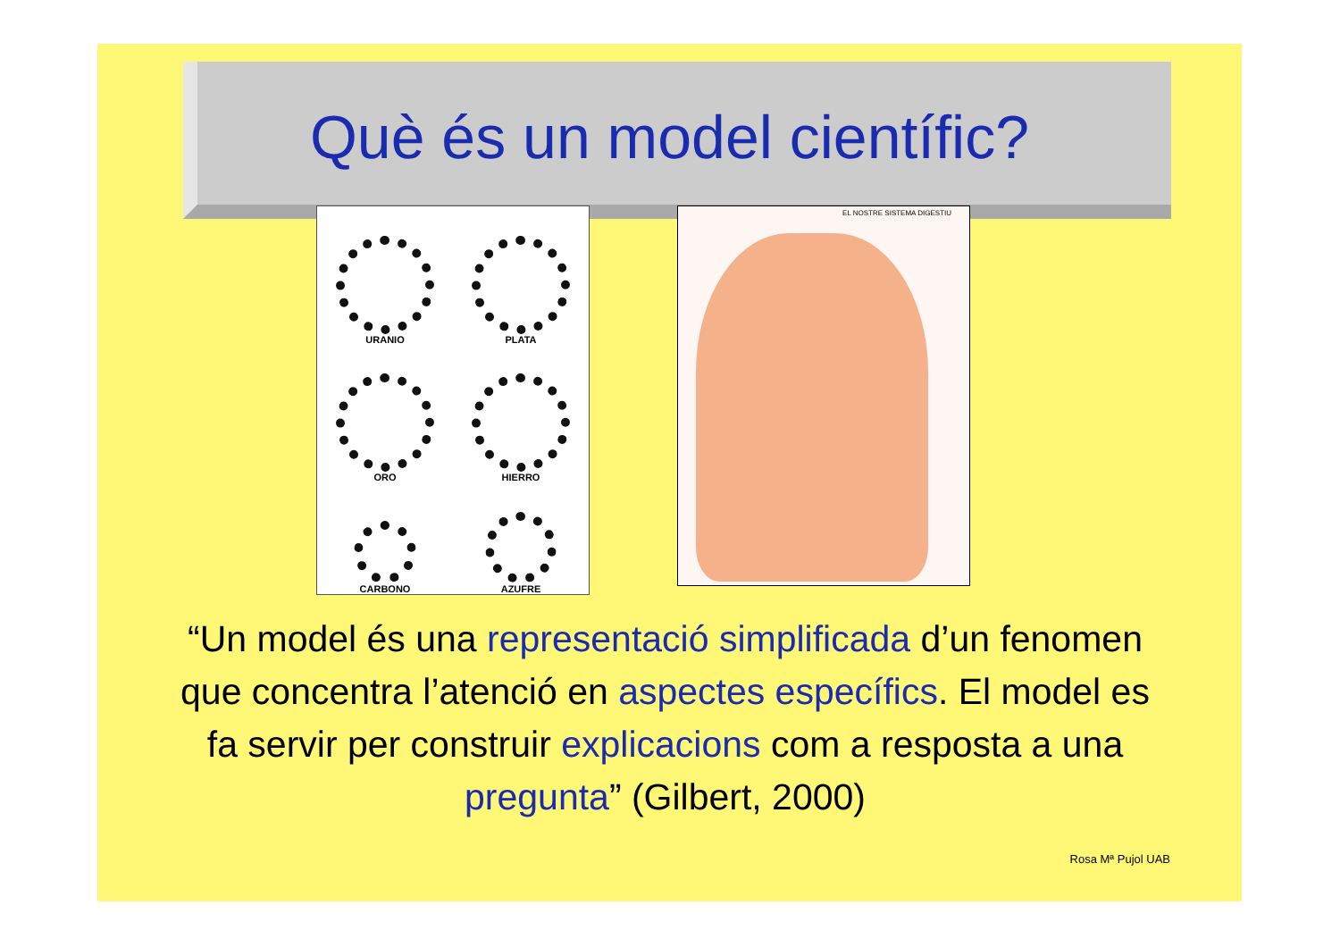Què és un model científic?
URANIO
PLATA
ORO
HIERRO
CARBONO
AZUFRE
EL NOSTRE SISTEMA DIGESTIU
“Un model és una representació simplificada d’un fenomen que concentra l’atenció en aspectes específics. El model es fa servir per construir explicacions com a resposta a una pregunta” (Gilbert, 2000)
Rosa Mª Pujol UAB